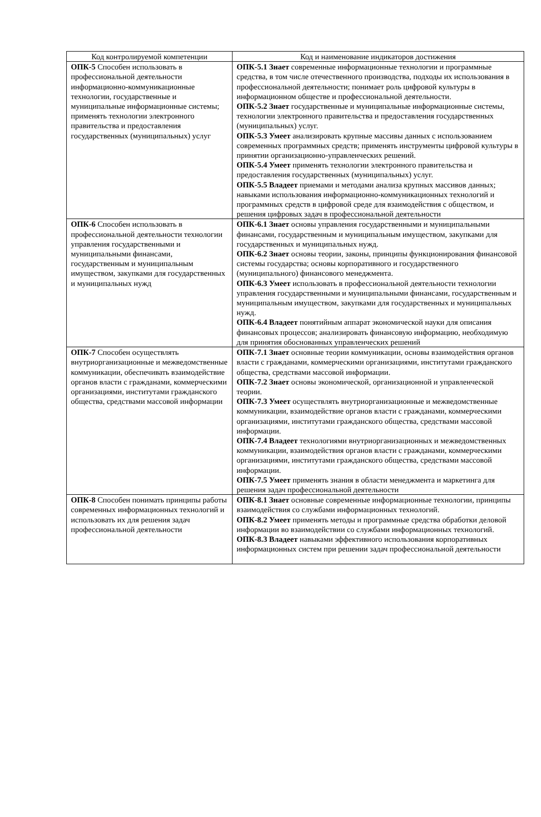| Код контролируемой компетенции | Код и наименование индикаторов достижения |
| --- | --- |
| ОПК-5 Способен использовать в профессиональной деятельности информационно-коммуникационные технологии, государственные и муниципальные информационные системы; применять технологии электронного правительства и предоставления государственных (муниципальных) услуг | ОПК-5.1 Знает современные информационные технологии и программные средства, в том числе отечественного производства, подходы их использования в профессиональной деятельности; понимает роль цифровой культуры в информационном обществе и профессиональной деятельности. ОПК-5.2 Знает государственные и муниципальные информационные системы, технологии электронного правительства и предоставления государственных (муниципальных) услуг. ОПК-5.3 Умеет анализировать крупные массивы данных с использованием современных программных средств; применять инструменты цифровой культуры в принятии организационно-управленческих решений. ОПК-5.4 Умеет применять технологии электронного правительства и предоставления государственных (муниципальных) услуг. ОПК-5.5 Владеет приемами и методами анализа крупных массивов данных; навыками использования информационно-коммуникационных технологий и программных средств в цифровой среде для взаимодействия с обществом, и решения цифровых задач в профессиональной деятельности |
| ОПК-6 Способен использовать в профессиональной деятельности технологии управления государственными и муниципальными финансами, государственным и муниципальным имуществом, закупками для государственных и муниципальных нужд | ОПК-6.1 Знает основы управления государственными и муниципальными финансами, государственным и муниципальным имуществом, закупками для государственных и муниципальных нужд. ОПК-6.2 Знает основы теории, законы, принципы функционирования финансовой системы государства; основы корпоративного и государственного (муниципального) финансового менеджмента. ОПК-6.3 Умеет использовать в профессиональной деятельности технологии управления государственными и муниципальными финансами, государственным и муниципальным имуществом, закупками для государственных и муниципальных нужд. ОПК-6.4 Владеет понятийным аппарат экономической науки для описания финансовых процессов; анализировать финансовую информацию, необходимую для принятия обоснованных управленческих решений |
| ОПК-7 Способен осуществлять внутриорганизационные и межведомственные коммуникации, обеспечивать взаимодействие органов власти с гражданами, коммерческими организациями, институтами гражданского общества, средствами массовой информации | ОПК-7.1 Знает основные теории коммуникации, основы взаимодействия органов власти с гражданами, коммерческими организациями, институтами гражданского общества, средствами массовой информации. ОПК-7.2 Знает основы экономической, организационной и управленческой теории. ОПК-7.3 Умеет осуществлять внутриорганизационные и межведомственные коммуникации, взаимодействие органов власти с гражданами, коммерческими организациями, институтами гражданского общества, средствами массовой информации. ОПК-7.4 Владеет технологиями внутриорганизационных и межведомственных коммуникации, взаимодействия органов власти с гражданами, коммерческими организациями, институтами гражданского общества, средствами массовой информации. ОПК-7.5 Умеет применять знания в области менеджмента и маркетинга для решения задач профессиональной деятельности |
| ОПК-8 Способен понимать принципы работы современных информационных технологий и использовать их для решения задач профессиональной деятельности | ОПК-8.1 Знает основные современные информационные технологии, принципы взаимодействия со службами информационных технологий. ОПК-8.2 Умеет применять методы и программные средства обработки деловой информации во взаимодействии со службами информационных технологий. ОПК-8.3 Владеет навыками эффективного использования корпоративных информационных систем при решении задач профессиональной деятельности |